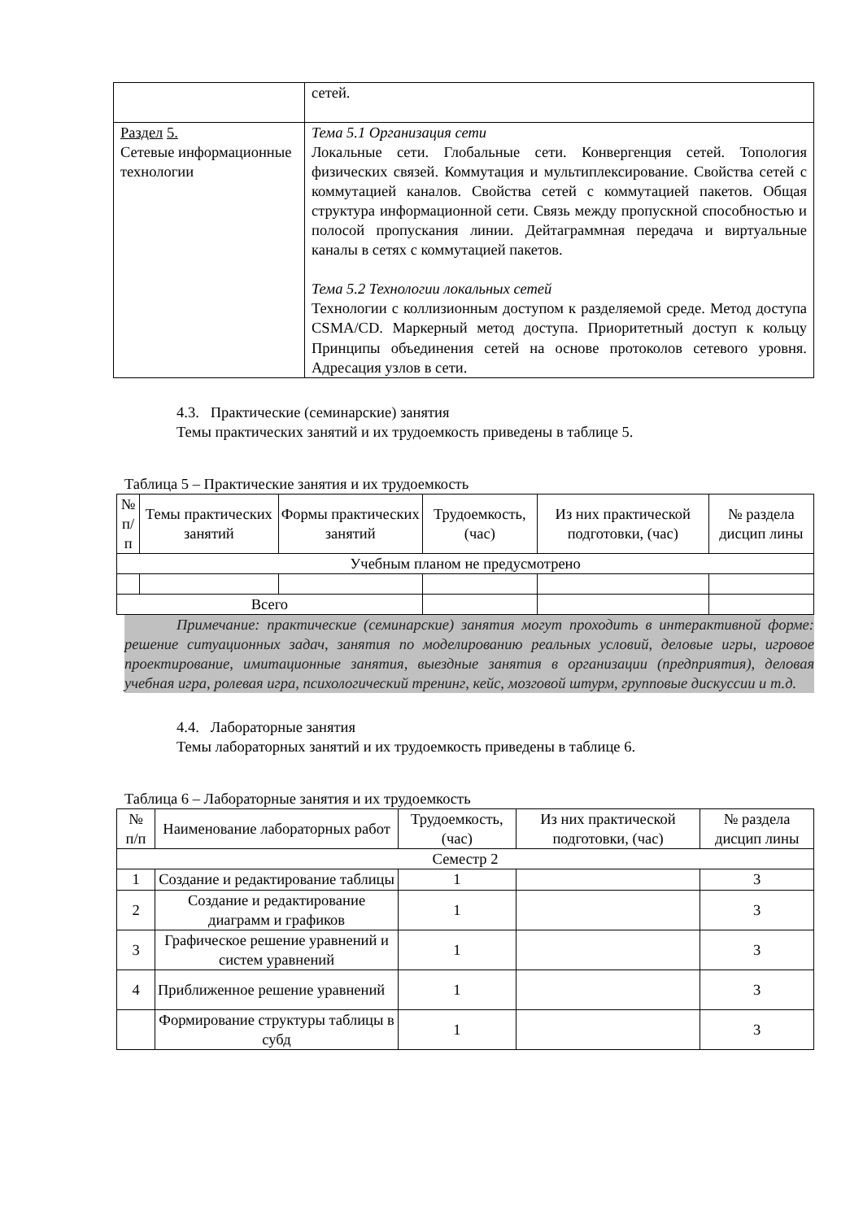| | сетей. |
| Раздел 5. Сетевые информационные технологии | Тема 5.1 Организация сети Локальные сети. Глобальные сети. Конвергенция сетей. Топология физических связей. Коммутация и мультиплексирование. Свойства сетей с коммутацией каналов. Свойства сетей с коммутацией пакетов. Общая структура информационной сети. Связь между пропускной способностью и полосой пропускания линии. Дейтаграммная передача и виртуальные каналы в сетях с коммутацией пакетов. Тема 5.2 Технологии локальных сетей Технологии с коллизионным доступом к разделяемой среде. Метод доступа CSMA/CD. Маркерный метод доступа. Приоритетный доступ к кольцу Принципы объединения сетей на основе протоколов сетевого уровня. Адресация узлов в сети. |
4.3. Практические (семинарские) занятия
Темы практических занятий и их трудоемкость приведены в таблице 5.
Таблица 5 – Практические занятия и их трудоемкость
| № п/п | Темы практических занятий | Формы практических занятий | Трудоемкость, (час) | Из них практической подготовки, (час) | № раздела дисцип лины |
| --- | --- | --- | --- | --- | --- |
| Учебным планом не предусмотрено | | | | | |
| Всего | | | | | |
Примечание: практические (семинарские) занятия могут проходить в интерактивной форме: решение ситуационных задач, занятия по моделированию реальных условий, деловые игры, игровое проектирование, имитационные занятия, выездные занятия в организации (предприятия), деловая учебная игра, ролевая игра, психологический тренинг, кейс, мозговой штурм, групповые дискуссии и т.д.
4.4. Лабораторные занятия
Темы лабораторных занятий и их трудоемкость приведены в таблице 6.
Таблица 6 – Лабораторные занятия и их трудоемкость
| № п/п | Наименование лабораторных работ | Трудоемкость, (час) | Из них практической подготовки, (час) | № раздела дисцип лины |
| --- | --- | --- | --- | --- |
| Семестр 2 | | | | |
| 1 | Создание и редактирование таблицы | 1 | | 3 |
| 2 | Создание и редактирование диаграмм и графиков | 1 | | 3 |
| 3 | Графическое решение уравнений и систем уравнений | 1 | | 3 |
| 4 | Приближенное решение уравнений | 1 | | 3 |
| | Формирование структуры таблицы в субд | 1 | | 3 |